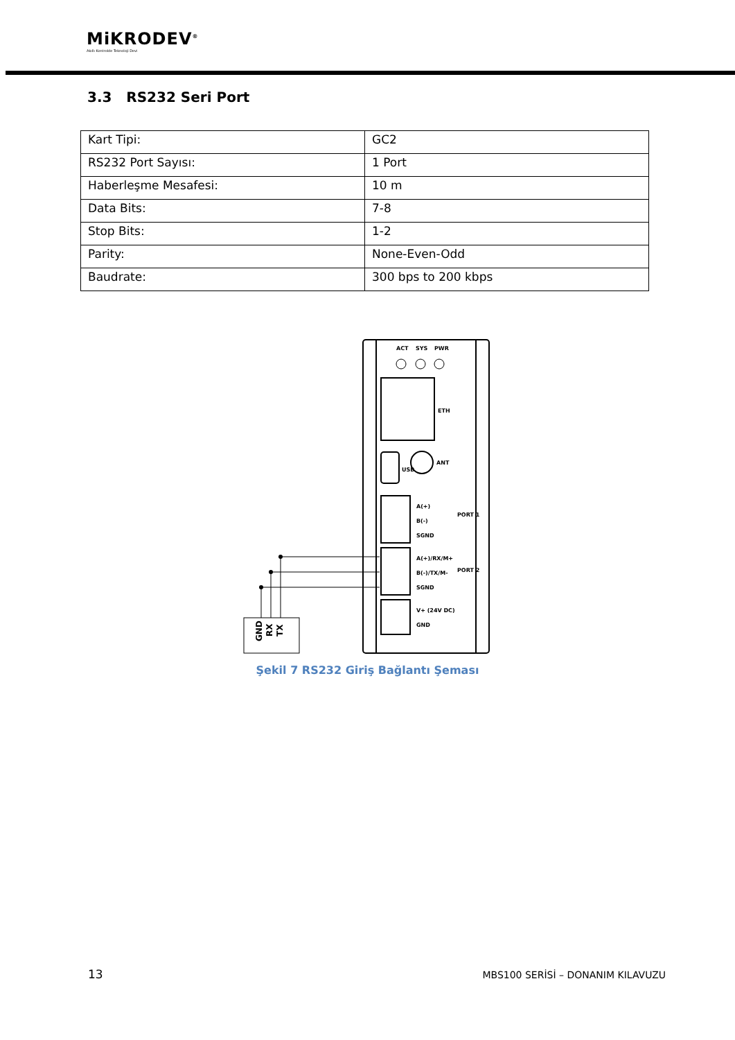MiKRODEV<sup>®</sup>
Akıllı Kontrolde Teknoloji Devi
3.3 RS232 Seri Port
| Kart Tipi: | GC2 |
| RS232 Port Sayısı: | 1 Port |
| Haberleşme Mesafesi: | 10 m |
| Data Bits: | 7-8 |
| Stop Bits: | 1-2 |
| Parity: | None-Even-Odd |
| Baudrate: | 300 bps to 200 kbps |
ACT
SYS
PWR
ETH
USB
ANT
A(+)
B(-)
SGND
A(+)/RX/M+
B(-)/TX/M-
SGND
V+ (24V DC)
GND
PORT 1
PORT 2
GND
RX
TX
Şekil 7 RS232 Giriş Bağlantı Şeması
13
MBS100 SERİSİ – DONANIM KILAVUZU